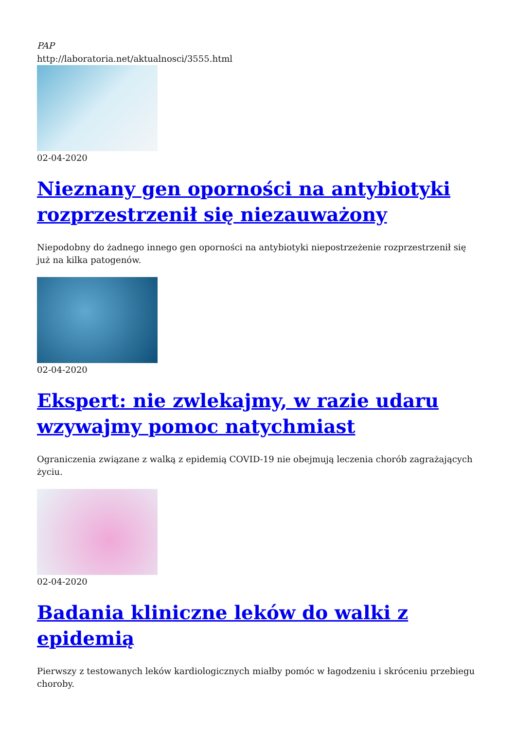PAP
http://laboratoria.net/aktualnosci/3555.html
02-04-2020
Nieznany gen oporności na antybiotyki rozprzestrzenił się niezauważony
Niepodobny do żadnego innego gen oporności na antybiotyki niepostrzeżenie rozprzestrzenił się już na kilka patogenów.
02-04-2020
Ekspert: nie zwlekajmy, w razie udaru wzywajmy pomoc natychmiast
Ograniczenia związane z walką z epidemią COVID-19 nie obejmują leczenia chorób zagrażających życiu.
02-04-2020
Badania kliniczne leków do walki z epidemią
Pierwszy z testowanych leków kardiologicznych miałby pomóc w łagodzeniu i skróceniu przebiegu choroby.